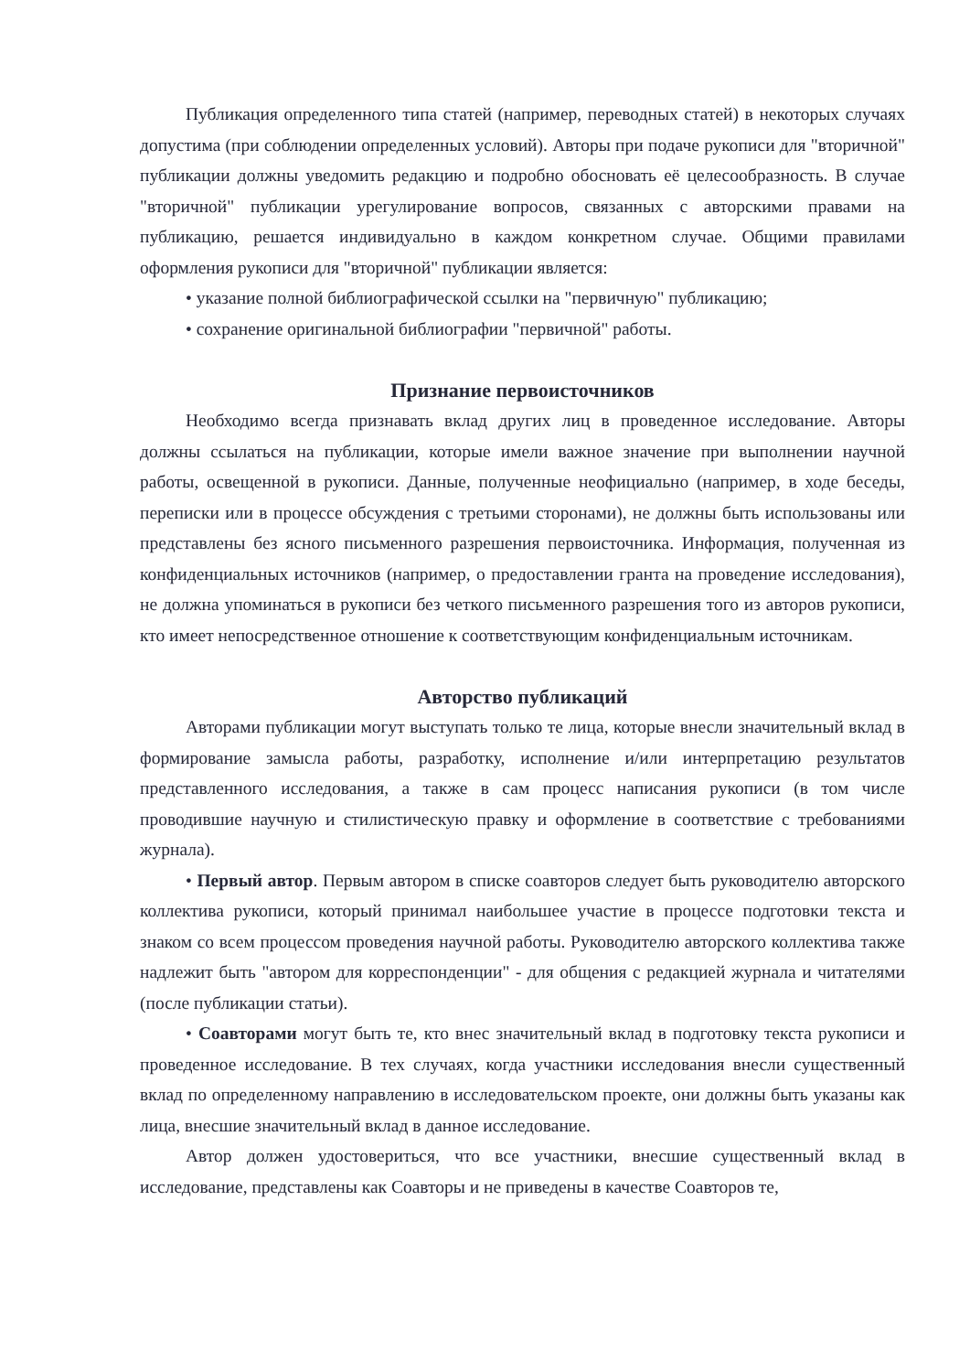Публикация определенного типа статей (например, переводных статей) в некоторых случаях допустима (при соблюдении определенных условий). Авторы при подаче рукописи для "вторичной" публикации должны уведомить редакцию и подробно обосновать её целесообразность. В случае "вторичной" публикации урегулирование вопросов, связанных с авторскими правами на публикацию, решается индивидуально в каждом конкретном случае. Общими правилами оформления рукописи для "вторичной" публикации является:
• указание полной библиографической ссылки на "первичную" публикацию;
• сохранение оригинальной библиографии "первичной" работы.
Признание первоисточников
Необходимо всегда признавать вклад других лиц в проведенное исследование. Авторы должны ссылаться на публикации, которые имели важное значение при выполнении научной работы, освещенной в рукописи. Данные, полученные неофициально (например, в ходе беседы, переписки или в процессе обсуждения с третьими сторонами), не должны быть использованы или представлены без ясного письменного разрешения первоисточника. Информация, полученная из конфиденциальных источников (например, о предоставлении гранта на проведение исследования), не должна упоминаться в рукописи без четкого письменного разрешения того из авторов рукописи, кто имеет непосредственное отношение к соответствующим конфиденциальным источникам.
Авторство публикаций
Авторами публикации могут выступать только те лица, которые внесли значительный вклад в формирование замысла работы, разработку, исполнение и/или интерпретацию результатов представленного исследования, а также в сам процесс написания рукописи (в том числе проводившие научную и стилистическую правку и оформление в соответствие с требованиями журнала).
• Первый автор. Первым автором в списке соавторов следует быть руководителю авторского коллектива рукописи, который принимал наибольшее участие в процессе подготовки текста и знаком со всем процессом проведения научной работы. Руководителю авторского коллектива также надлежит быть "автором для корреспонденции" - для общения с редакцией журнала и читателями (после публикации статьи).
• Соавторами могут быть те, кто внес значительный вклад в подготовку текста рукописи и проведенное исследование. В тех случаях, когда участники исследования внесли существенный вклад по определенному направлению в исследовательском проекте, они должны быть указаны как лица, внесшие значительный вклад в данное исследование.
Автор должен удостовериться, что все участники, внесшие существенный вклад в исследование, представлены как Соавторы и не приведены в качестве Соавторов те,